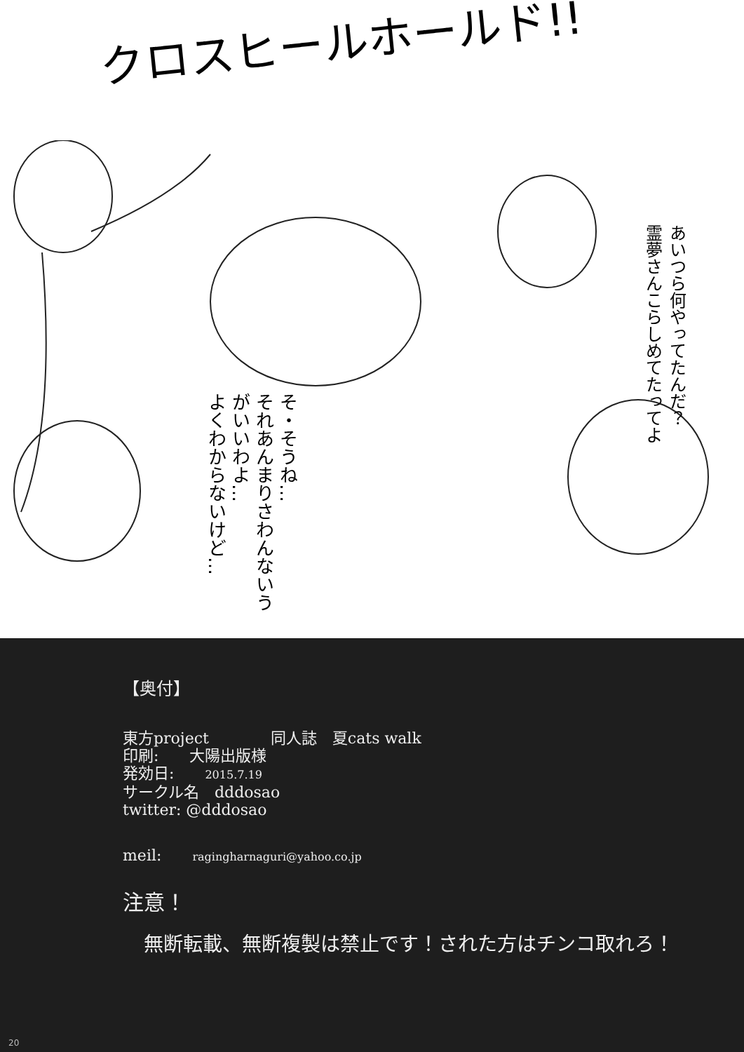クロスヒールホールド!!
あいつら何やってたんだ？
霊夢さんこらしめてたってよ
そ・そうね…
それあんまりさわんないう
がいいわよ…
よくわからないけど…
【奥付】
東方project　　　　同人誌　夏cats walk
印刷:　　大陽出版様
発効日:　　2015.7.19
サークル名　dddosao
twitter: @dddosao
meil:　　ragingharnaguri@yahoo.co.jp
注意！
無断転載、無断複製は禁止です！された方はチンコ取れろ！
20